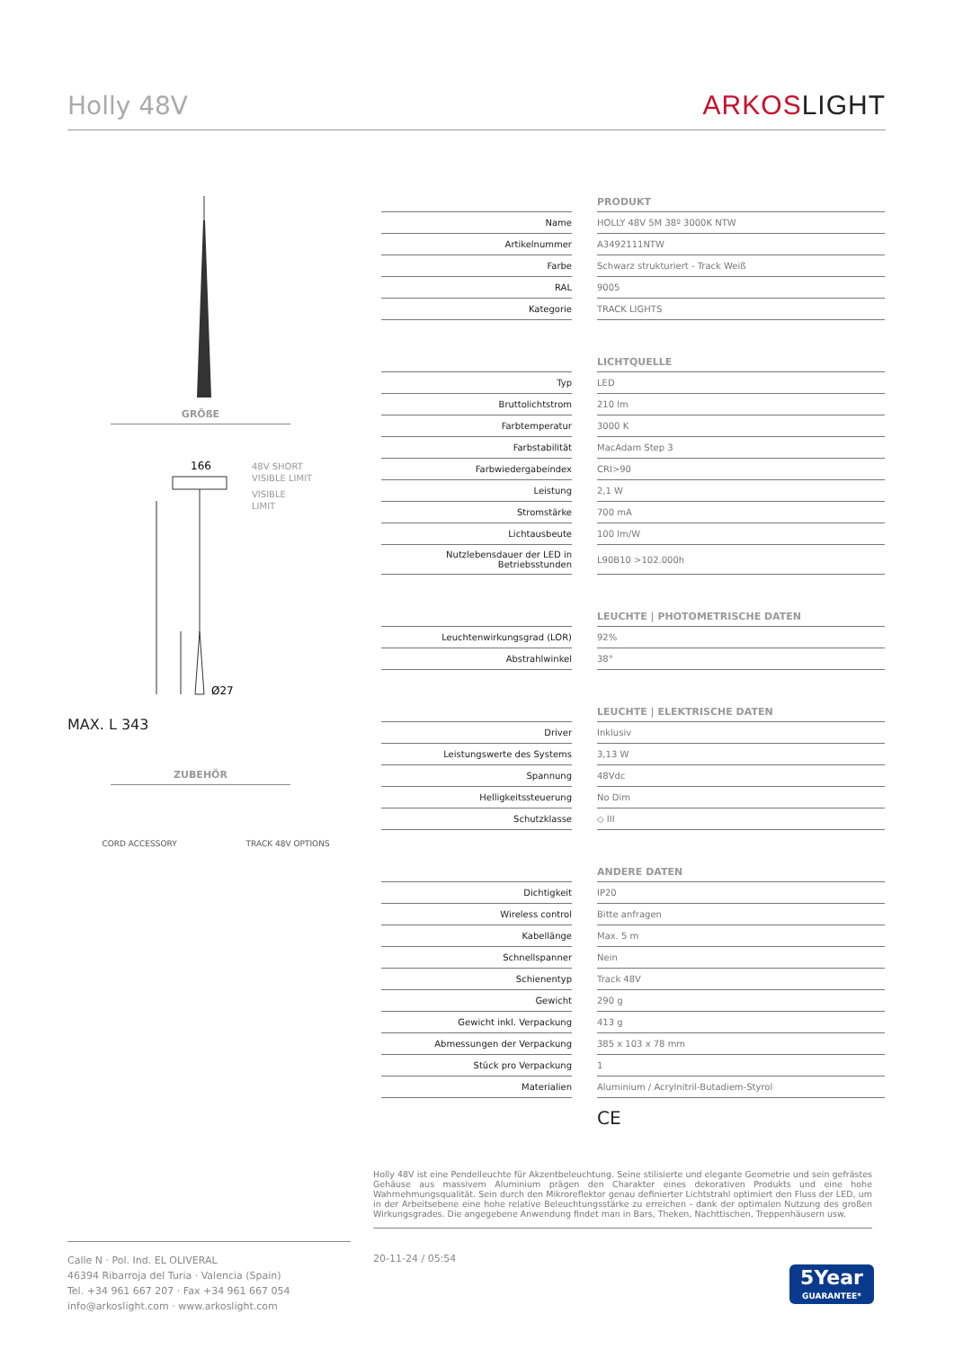Holly 48V
ARKOSLIGHT
GRÖßE
166
48V SHORT
VISIBLE LIMIT
VISIBLE
LIMIT
Ø27
MAX. L 343
ZUBEHÖR
CORD ACCESSORY TRACK 48V OPTIONS
| | | PRODUKT |
| Name | | HOLLY 48V 5M 38º 3000K NTW |
| Artikelnummer | | A3492111NTW |
| Farbe | | Schwarz strukturiert - Track Weiß |
| RAL | | 9005 |
| Kategorie | | TRACK LIGHTS |
| | | LICHTQUELLE |
| Typ | | LED |
| Bruttolichtstrom | | 210 lm |
| Farbtemperatur | | 3000 K |
| Farbstabilität | | MacAdam Step 3 |
| Farbwiedergabeindex | | CRI>90 |
| Leistung | | 2,1 W |
| Stromstärke | | 700 mA |
| Lichtausbeute | | 100 lm/W |
| Nutzlebensdauer der LED in Betriebsstunden | | L90B10 >102.000h |
| | | LEUCHTE / PHOTOMETRISCHE DATEN |
| Leuchtenwirkungsgrad (LOR) | | 92% |
| Abstrahlwinkel | | 38° |
| | | LEUCHTE / ELEKTRISCHE DATEN |
| Driver | | Inklusiv |
| Leistungswerte des Systems | | 3,13 W |
| Spannung | | 48Vdc |
| Helligkeitssteuerung | | No Dim |
| Schutzklasse | | ◇ III |
| | | ANDERE DATEN |
| Dichtigkeit | | IP20 |
| Wireless control | | Bitte anfragen |
| Kabellänge | | Max. 5 m |
| Schnellspanner | | Nein |
| Schienentyp | | Track 48V |
| Gewicht | | 290 g |
| Gewicht inkl. Verpackung | | 413 g |
| Abmessungen der Verpackung | | 385 x 103 x 78 mm |
| Stück pro Verpackung | | 1 |
| Materialien | | Aluminium / Acrylnitril-Butadiem-Styrol |
| | | CE |
Holly 48V ist eine Pendelleuchte für Akzentbeleuchtung. Seine stilisierte und elegante Geometrie und sein gefrästes Gehäuse aus massivem Aluminium prägen den Charakter eines dekorativen Produkts und eine hohe Wahrnehmungsqualität. Sein durch den Mikroreflektor genau definierter Lichtstrahl optimiert den Fluss der LED, um in der Arbeitsebene eine hohe relative Beleuchtungsstärke zu erreichen - dank der optimalen Nutzung des großen Wirkungsgrades. Die angegebene Anwendung findet man in Bars, Theken, Nachttischen, Treppenhäusern usw.
Calle N · Pol. Ind. EL OLIVERAL
46394 Ribarroja del Turia · Valencia (Spain)
Tel. +34 961 667 207 · Fax +34 961 667 054
info@arkoslight.com · www.arkoslight.com
20-11-24 / 05:54
5Year
GUARANTEE*